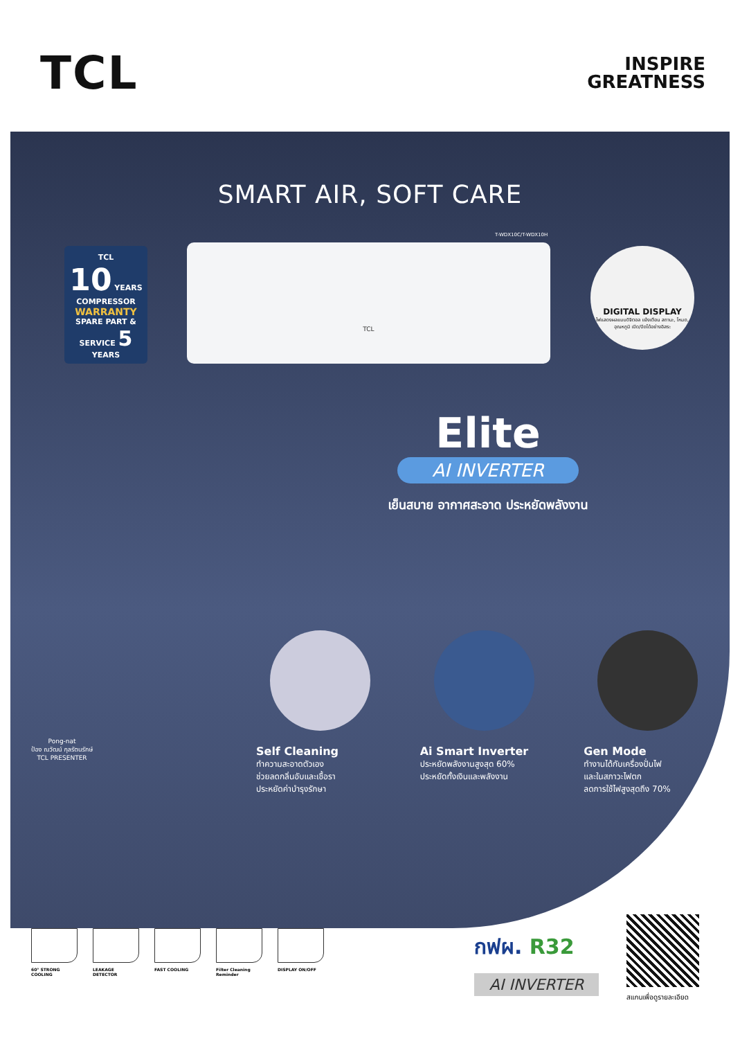TCL
INSPIRE
GREATNESS
SMART AIR, SOFT CARE
T-WDX10C/T-WDX10H
TCL
10 YEARS
COMPRESSOR
WARRANTY
SPARE PART & SERVICE 5 YEARS
TCL
DIGITAL DISPLAY
ไฟแสดงผลแบบดิจิตอล แจ้งเตือน สถานะ, โหมด, อุณหภูมิ เปิด/ปิดได้อย่างอิสระ
Elite
AI INVERTER
เย็นสบาย อากาศสะอาด ประหยัดพลังงาน
Pong-nat
ป้อง ณวัฒน์ กุลรัตนรักษ์
TCL PRESENTER
Self Cleaning
ทำความสะอาดตัวเอง
ช่วยลดกลิ่นอับและเชื้อรา
ประหยัดค่าบำรุงรักษา
Ai Smart Inverter
ประหยัดพลังงานสูงสุด 60%
ประหยัดทั้งเงินและพลังงาน
Gen Mode
ทำงานได้กับเครื่องปั่นไฟ
และในสภาวะไฟตก
ลดการใช้ไฟสูงสุดถึง 70%
60° STRONG COOLING LEAKAGE DETECTOR FAST COOLING Filter Cleaning Reminder
DISPLAY ON/OFF
กฟผ. R32
AI INVERTER
สแกนเพื่อดูรายละเอียด